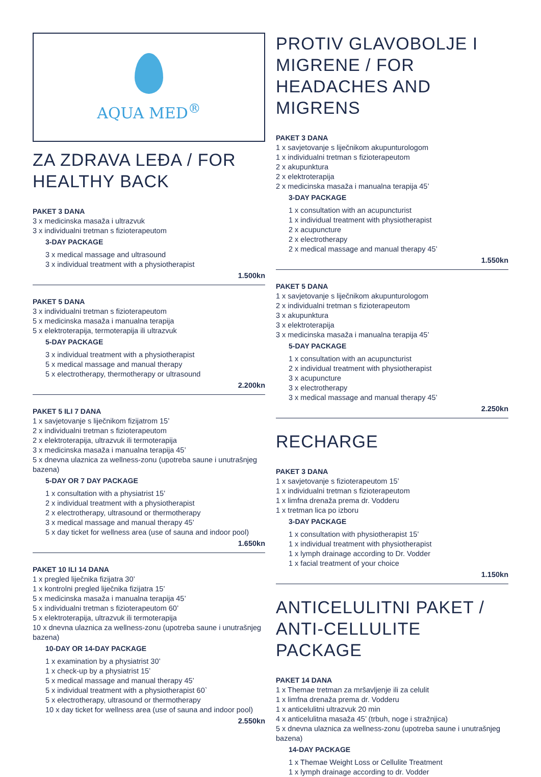AQUA MED<sup>®</sup>
ZA ZDRAVA LEĐA / FOR HEALTHY BACK
PAKET 3 DANA
3 x medicinska masaža i ultrazvuk
3 x individualni tretman s fizioterapeutom
3-DAY PACKAGE
3 x medical massage and ultrasound
3 x individual treatment with a physiotherapist
1.500kn
PAKET 5 DANA
3 x individualni tretman s fizioterapeutom
5 x medicinska masaža i manualna terapija
5 x elektroterapija, termoterapija ili ultrazvuk
5-DAY PACKAGE
3 x individual treatment with a physiotherapist
5 x medical massage and manual therapy
5 x electrotherapy, thermotherapy or ultrasound
2.200kn
PAKET 5 ILI 7 DANA
1 x savjetovanje s liječnikom fizijatrom 15’
2 x individualni tretman s fizioterapeutom
2 x elektroterapija, ultrazvuk ili termoterapija
3 x medicinska masaža i manualna terapija 45’
5 x dnevna ulaznica za wellness-zonu (upotreba saune i unutrašnjeg bazena)
5-DAY OR 7 DAY PACKAGE
1 x consultation with a physiatrist 15’
2 x individual treatment with a physiotherapist
2 x electrotherapy, ultrasound or thermotherapy
3 x medical massage and manual therapy 45’
5 x day ticket for wellness area (use of sauna and indoor pool)
1.650kn
PAKET 10 ILI 14 DANA
1 x pregled liječnika fizijatra 30’
1 x kontrolni pregled liječnika fizijatra 15’
5 x medicinska masaža i manualna terapija 45’
5 x individualni tretman s fizioterapeutom 60’
5 x elektroterapija, ultrazvuk ili termoterapija
10 x dnevna ulaznica za wellness-zonu (upotreba saune i unutrašnjeg bazena)
10-DAY OR 14-DAY PACKAGE
1 x examination by a physiatrist 30’
1 x check-up by a physiatrist 15’
5 x medical massage and manual therapy 45’
5 x individual treatment with a physiotherapist 60`
5 x electrotherapy, ultrasound or thermotherapy
10 x day ticket for wellness area (use of sauna and indoor pool)
2.550kn
PROTIV GLAVOBOLJE I MIGRENE / FOR HEADACHES AND MIGRENS
PAKET 3 DANA
1 x savjetovanje s liječnikom akupunturologom
1 x individualni tretman s fizioterapeutom
2 x akupunktura
2 x elektroterapija
2 x medicinska masaža i manualna terapija 45’
3-DAY PACKAGE
1 x consultation with an acupuncturist
1 x individual treatment with physiotherapist
2 x acupuncture
2 x electrotherapy
2 x medical massage and manual therapy 45’
1.550kn
PAKET 5 DANA
1 x savjetovanje s liječnikom akupunturologom
2 x individualni tretman s fizioterapeutom
3 x akupunktura
3 x elektroterapija
3 x medicinska masaža i manualna terapija 45’
5-DAY PACKAGE
1 x consultation with an acupuncturist
2 x individual treatment with physiotherapist
3 x acupuncture
3 x electrotherapy
3 x medical massage and manual therapy 45’
2.250kn
RECHARGE
PAKET 3 DANA
1 x savjetovanje s fizioterapeutom 15’
1 x individualni tretman s fizioterapeutom
1 x limfna drenaža prema dr. Vodderu
1 x tretman lica po izboru
3-DAY PACKAGE
1 x consultation with physiotherapist 15’
1 x individual treatment with physiotherapist
1 x lymph drainage according to Dr. Vodder
1 x facial treatment of your choice
1.150kn
ANTICELULITNI PAKET / ANTI-CELLULITE PACKAGE
PAKET 14 DANA
1 x Themae tretman za mršavljenje ili za celulit
1 x limfna drenaža prema dr. Vodderu
1 x anticelulitni ultrazvuk 20 min
4 x anticelulitna masaža 45’ (trbuh, noge i stražnjica)
5 x dnevna ulaznica za wellness-zonu (upotreba saune i unutrašnjeg bazena)
14-DAY PACKAGE
1 x Themae Weight Loss or Cellulite Treatment
1 x lymph drainage according to dr. Vodder